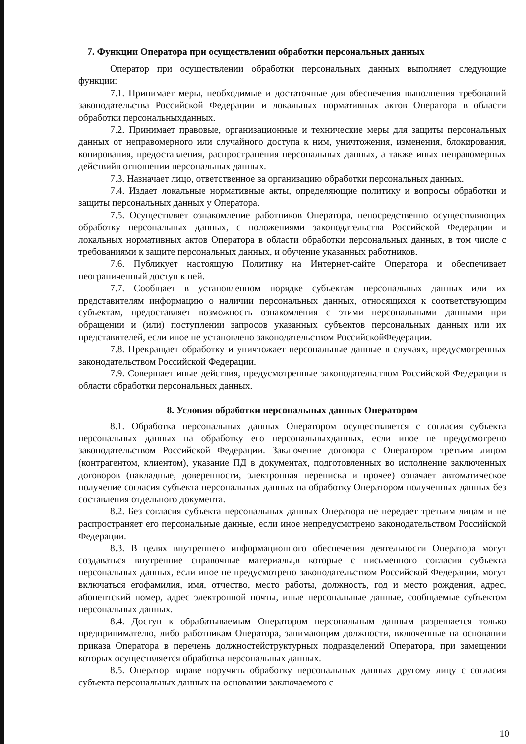7. Функции Оператора при осуществлении обработки персональных данных
Оператор при осуществлении обработки персональных данных выполняет следующие функции:
7.1. Принимает меры, необходимые и достаточные для обеспечения выполнения требований законодательства Российской Федерации и локальных нормативных актов Оператора в области обработки персональныхданных.
7.2. Принимает правовые, организационные и технические меры для защиты персональных данных от неправомерного или случайного доступа к ним, уничтожения, изменения, блокирования, копирования, предоставления, распространения персональных данных, а также иных неправомерных действийв отношении персональных данных.
7.3. Назначает лицо, ответственное за организацию обработки персональных данных.
7.4. Издает локальные нормативные акты, определяющие политику и вопросы обработки и защиты персональных данных у Оператора.
7.5. Осуществляет ознакомление работников Оператора, непосредственно осуществляющих обработку персональных данных, с положениями законодательства Российской Федерации и локальных нормативных актов Оператора в области обработки персональных данных, в том числе с требованиями к защите персональных данных, и обучение указанных работников.
7.6. Публикует настоящую Политику на Интернет-сайте Оператора и обеспечивает неограниченный доступ к ней.
7.7. Сообщает в установленном порядке субъектам персональных данных или их представителям информацию о наличии персональных данных, относящихся к соответствующим субъектам, предоставляет возможность ознакомления с этими персональными данными при обращении и (или) поступлении запросов указанных субъектов персональных данных или их представителей, если иное не установлено законодательством РоссийскойФедерации.
7.8. Прекращает обработку и уничтожает персональные данные в случаях, предусмотренных законодательством Российской Федерации.
7.9. Совершает иные действия, предусмотренные законодательством Российской Федерации в области обработки персональных данных.
8. Условия обработки персональных данных Оператором
8.1. Обработка персональных данных Оператором осуществляется с согласия субъекта персональных данных на обработку его персональныхданных, если иное не предусмотрено законодательством Российской Федерации. Заключение договора с Оператором третьим лицом (контрагентом, клиентом), указание ПД в документах, подготовленных во исполнение заключенных договоров (накладные, доверенности, электронная переписка и прочее) означает автоматическое получение согласия субъекта персональных данных на обработку Оператором полученных данных без составления отдельного документа.
8.2. Без согласия субъекта персональных данных Оператора не передает третьим лицам и не распространяет его персональные данные, если иное непредусмотрено законодательством Российской Федерации.
8.3. В целях внутреннего информационного обеспечения деятельности Оператора могут создаваться внутренние справочные материалы,в которые с письменного согласия субъекта персональных данных, если иное не предусмотрено законодательством Российской Федерации, могут включаться егофамилия, имя, отчество, место работы, должность, год и место рождения, адрес, абонентский номер, адрес электронной почты, иные персональные данные, сообщаемые субъектом персональных данных.
8.4. Доступ к обрабатываемым Оператором персональным данным разрешается только предпринимателю, либо работникам Оператора, занимающим должности, включенные на основании приказа Оператора в перечень должностейструктурных подразделений Оператора, при замещении которых осуществляется обработка персональных данных.
8.5. Оператор вправе поручить обработку персональных данных другому лицу с согласия субъекта персональных данных на основании заключаемого с
10